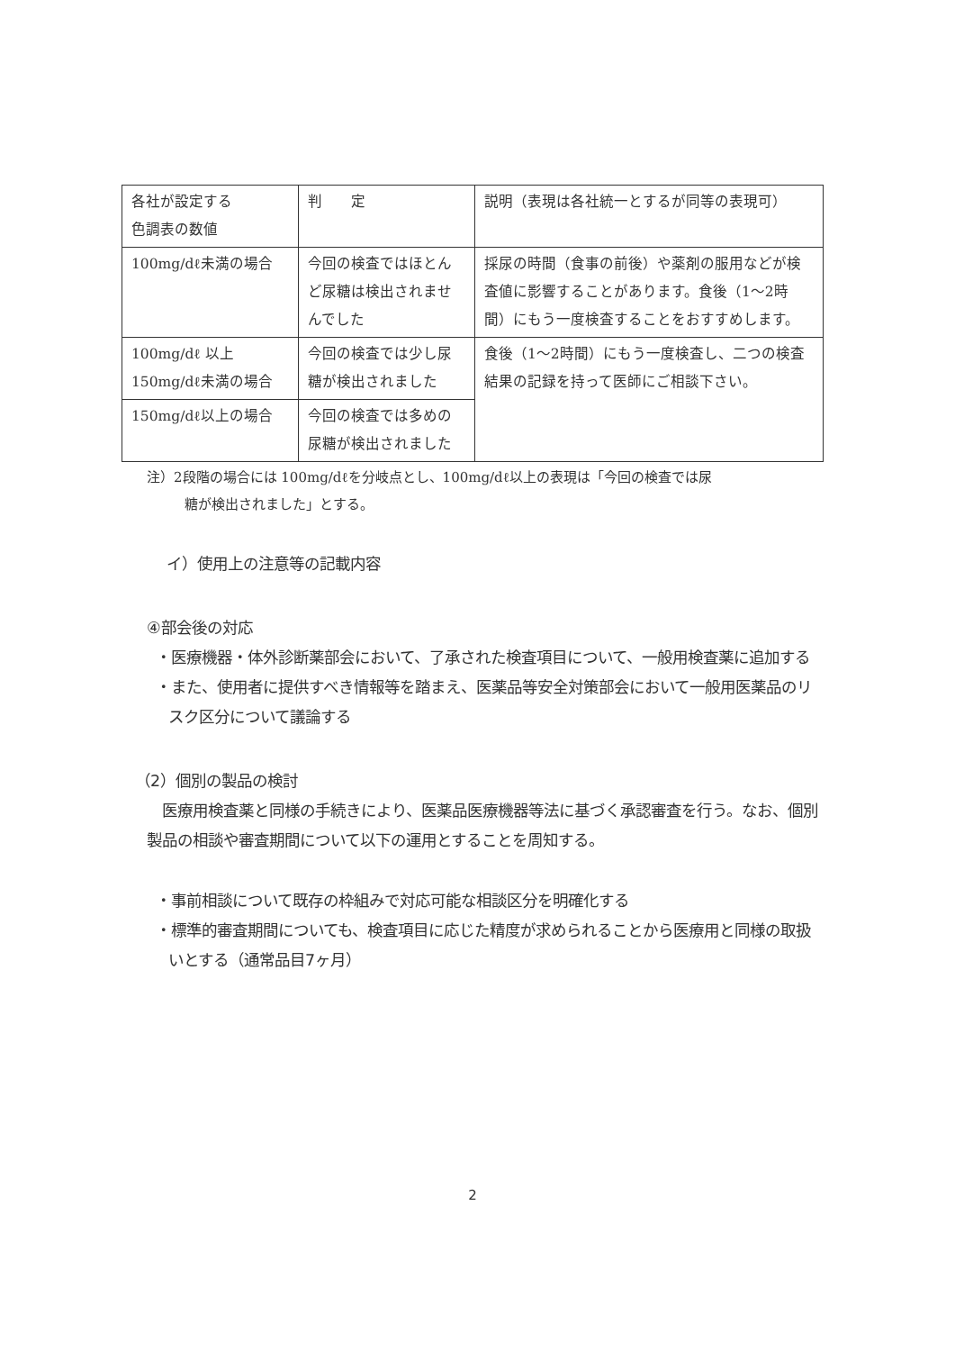| 各社が設定する 色調表の数値 | 判 定 | 説明（表現は各社統一とするが同等の表現可） |
| 100mg/dℓ未満の場合 | 今回の検査ではほとんど尿糖は検出されませんでした | 採尿の時間（食事の前後）や薬剤の服用などが検査値に影響することがあります。食後（1～2時間）にもう一度検査することをおすすめします。 |
| 100mg/dℓ 以上 150mg/dℓ未満の場合 | 今回の検査では少し尿糖が検出されました | 食後（1～2時間）にもう一度検査し、二つの検査結果の記録を持って医師にご相談下さい。 |
| 150mg/dℓ以上の場合 | 今回の検査では多めの尿糖が検出されました | |
注）2段階の場合には 100mg/dℓを分岐点とし、100mg/dℓ以上の表現は「今回の検査では尿
糖が検出されました」とする。
イ）使用上の注意等の記載内容
④部会後の対応
・医療機器・体外診断薬部会において、了承された検査項目について、一般用検査薬に追加する
・また、使用者に提供すべき情報等を踏まえ、医薬品等安全対策部会において一般用医薬品のリスク区分について議論する
（2）個別の製品の検討
医療用検査薬と同様の手続きにより、医薬品医療機器等法に基づく承認審査を行う。なお、個別製品の相談や審査期間について以下の運用とすることを周知する。
・事前相談について既存の枠組みで対応可能な相談区分を明確化する
・標準的審査期間についても、検査項目に応じた精度が求められることから医療用と同様の取扱いとする（通常品目7ヶ月）
2